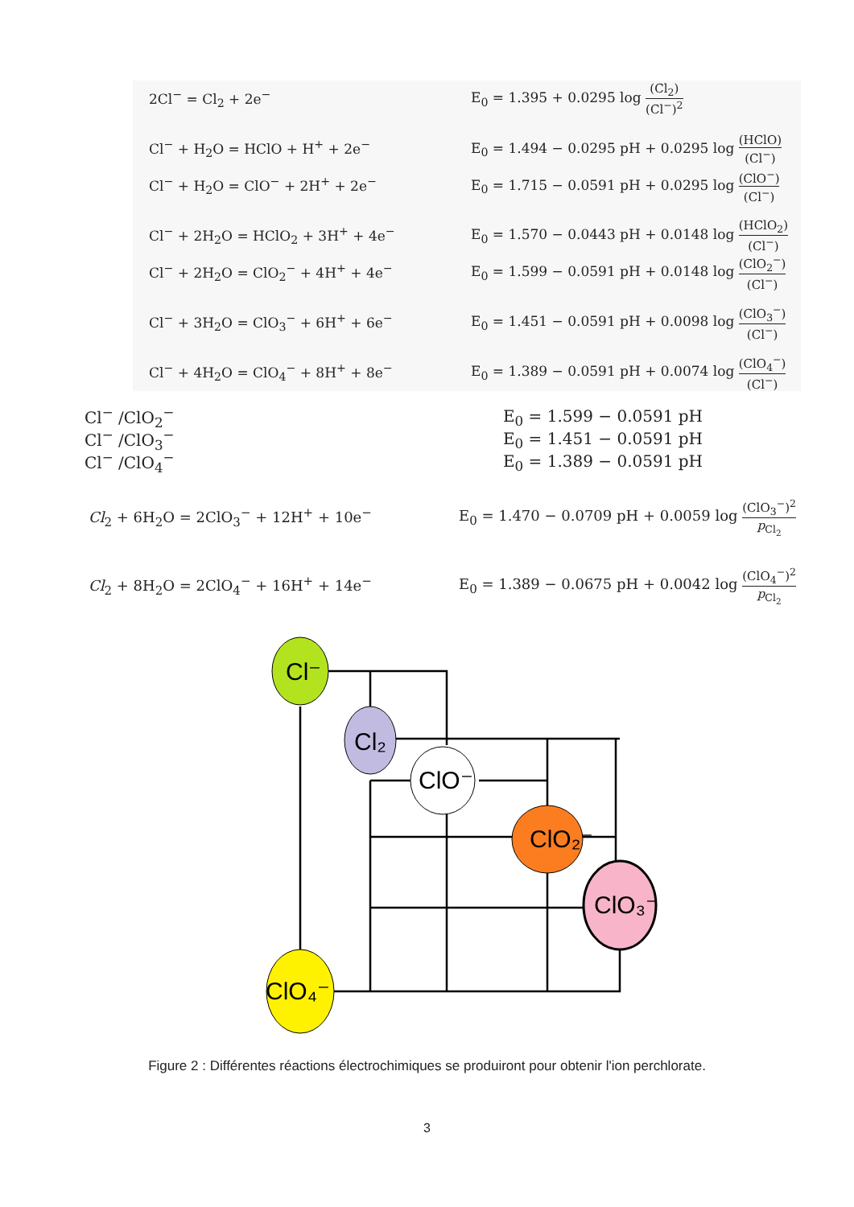2Cl<sup>−</sup> = Cl<sub>2</sub> + 2e<sup>−</sup>
E<sub>0</sub> = 1.395 + 0.0295 log (Cl<sub>2</sub>) (Cl<sup>−</sup>)<sup>2</sup>
Cl<sup>−</sup> + H<sub>2</sub>O = HClO + H<sup>+</sup> + 2e<sup>−</sup>
E<sub>0</sub> = 1.494 − 0.0295 pH + 0.0295 log (HClO) (Cl<sup>−</sup>)
Cl<sup>−</sup> + H<sub>2</sub>O = ClO<sup>−</sup> + 2H<sup>+</sup> + 2e<sup>−</sup>
E<sub>0</sub> = 1.715 − 0.0591 pH + 0.0295 log (ClO<sup>−</sup>) (Cl<sup>−</sup>)
Cl<sup>−</sup> + 2H<sub>2</sub>O = HClO<sub>2</sub> + 3H<sup>+</sup> + 4e<sup>−</sup>
E<sub>0</sub> = 1.570 − 0.0443 pH + 0.0148 log (HClO<sub>2</sub>) (Cl<sup>−</sup>)
Cl<sup>−</sup> + 2H<sub>2</sub>O = ClO<sub>2</sub><sup>−</sup> + 4H<sup>+</sup> + 4e<sup>−</sup>
E<sub>0</sub> = 1.599 − 0.0591 pH + 0.0148 log (ClO<sub>2</sub><sup>−</sup>) (Cl<sup>−</sup>)
Cl<sup>−</sup> + 3H<sub>2</sub>O = ClO<sub>3</sub><sup>−</sup> + 6H<sup>+</sup> + 6e<sup>−</sup>
E<sub>0</sub> = 1.451 − 0.0591 pH + 0.0098 log (ClO<sub>3</sub><sup>−</sup>) (Cl<sup>−</sup>)
Cl<sup>−</sup> + 4H<sub>2</sub>O = ClO<sub>4</sub><sup>−</sup> + 8H<sup>+</sup> + 8e<sup>−</sup>
E<sub>0</sub> = 1.389 − 0.0591 pH + 0.0074 log (ClO<sub>4</sub><sup>−</sup>) (Cl<sup>−</sup>)
Cl<sup>−</sup> /ClO<sub>2</sub><sup>−</sup> E<sub>0</sub> = 1.599 − 0.0591 pH
Cl<sup>−</sup> /ClO<sub>3</sub><sup>−</sup> E<sub>0</sub> = 1.451 − 0.0591 pH
Cl<sup>−</sup> /ClO<sub>4</sub><sup>−</sup> E<sub>0</sub> = 1.389 − 0.0591 pH
Cl<sub>2</sub> + 6H<sub>2</sub>O = 2ClO<sub>3</sub><sup>−</sup> + 12H<sup>+</sup> + 10e<sup>−</sup>
E<sub>0</sub> = 1.470 − 0.0709 pH + 0.0059 log (ClO<sub>3</sub><sup>−</sup>)<sup>2</sup> p<sub>Cl<sub>2</sub></sub>
Cl<sub>2</sub> + 8H<sub>2</sub>O = 2ClO<sub>4</sub><sup>−</sup> + 16H<sup>+</sup> + 14e<sup>−</sup>
E<sub>0</sub> = 1.389 − 0.0675 pH + 0.0042 log (ClO<sub>4</sub><sup>−</sup>)<sup>2</sup> p<sub>Cl<sub>2</sub></sub>
Cl⁻
Cl₂
ClO⁻
ClO₂⁻
ClO₃⁻
ClO₄⁻
Figure 2 : Différentes réactions électrochimiques se produiront pour obtenir l'ion perchlorate.
3